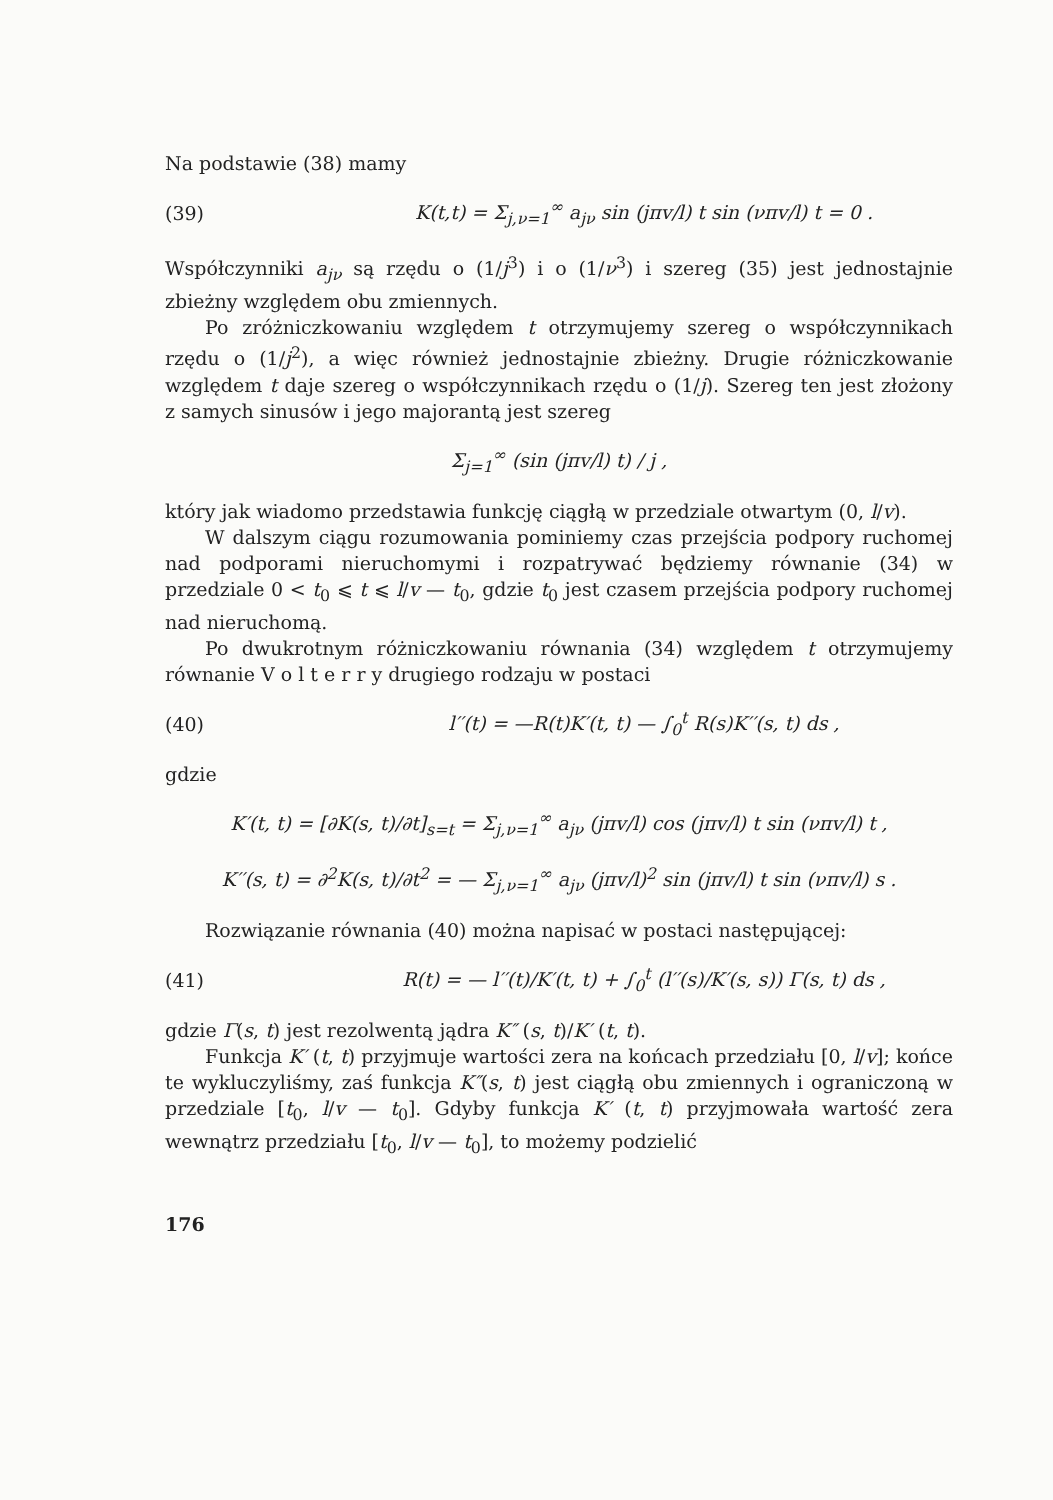Na podstawie (38) mamy
(39) K(t,t) = Σ<sub>j,ν=1</sub><sup>∞</sup> a<sub>jν</sub> sin (jπv/l) t sin (νπv/l) t = 0 .
Współczynniki a<sub>jν</sub> są rzędu o (1/j<sup>3</sup>) i o (1/ν<sup>3</sup>) i szereg (35) jest jednostajnie zbieżny względem obu zmiennych.
Po zróżniczkowaniu względem t otrzymujemy szereg o współczynnikach rzędu o (1/j<sup>2</sup>), a więc również jednostajnie zbieżny. Drugie różniczkowanie względem t daje szereg o współczynnikach rzędu o (1/j). Szereg ten jest złożony z samych sinusów i jego majorantą jest szereg
Σ<sub>j=1</sub><sup>∞</sup> (sin (jπv/l) t) / j ,
który jak wiadomo przedstawia funkcję ciągłą w przedziale otwartym (0, l/v).
W dalszym ciągu rozumowania pominiemy czas przejścia podpory ruchomej nad podporami nieruchomymi i rozpatrywać będziemy równanie (34) w przedziale 0 < t<sub>0</sub> ⩽ t ⩽ l/v — t<sub>0</sub>, gdzie t<sub>0</sub> jest czasem przejścia podpory ruchomej nad nieruchomą.
Po dwukrotnym różniczkowaniu równania (34) względem t otrzymujemy równanie V o l t e r r y drugiego rodzaju w postaci
(40) l′′(t) = —R(t)K′(t, t) — ∫<sub>0</sub><sup>t</sup> R(s)K′′(s, t) ds ,
gdzie
K′(t, t) = [∂K(s, t)/∂t]<sub>s=t</sub> = Σ<sub>j,ν=1</sub><sup>∞</sup> a<sub>jν</sub> (jπv/l) cos (jπv/l) t sin (νπv/l) t ,
K′′(s, t) = ∂<sup>2</sup>K(s, t)/∂t<sup>2</sup> = — Σ<sub>j,ν=1</sub><sup>∞</sup> a<sub>jν</sub> (jπv/l)<sup>2</sup> sin (jπv/l) t sin (νπv/l) s .
Rozwiązanie równania (40) można napisać w postaci następującej:
(41) R(t) = — l′′(t)/K′(t, t) + ∫<sub>0</sub><sup>t</sup> (l′′(s)/K′(s, s)) Γ(s, t) ds ,
gdzie Γ(s, t) jest rezolwentą jądra K″ (s, t)/K′ (t, t).
Funkcja K′ (t, t) przyjmuje wartości zera na końcach przedziału [0, l/v]; końce te wykluczyliśmy, zaś funkcja K″(s, t) jest ciągłą obu zmiennych i ograniczoną w przedziale [t<sub>0</sub>, l/v — t<sub>0</sub>]. Gdyby funkcja K′ (t, t) przyjmowała wartość zera wewnątrz przedziału [t<sub>0</sub>, l/v — t<sub>0</sub>], to możemy podzielić
176